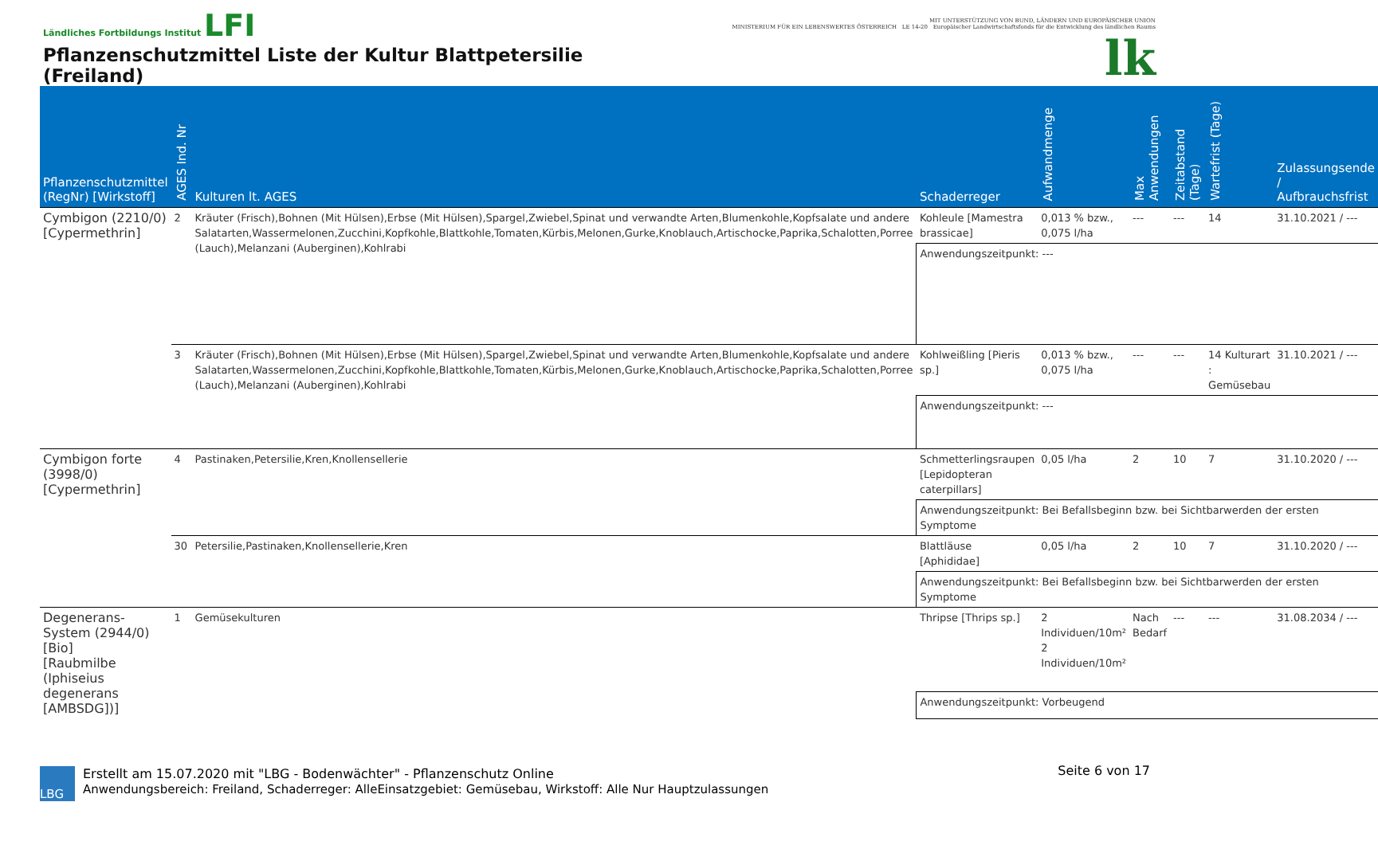Ländliches Fortbildungs Institut LFI
Pflanzenschutzmittel Liste der Kultur Blattpetersilie (Freiland)
MIT UNTERSTÜTZUNG VON BUND, LÄNDERN UND EUROPÄISCHER UNION
MINISTERIUM FÜR EIN LEBENSWERTES ÖSTERREICH LE 14-20 Europäischer Landwirtschaftsfonds für die Entwicklung des ländlichen Raums lk
| Pflanzenschutzmittel (RegNr) [Wirkstoff] | AGES Ind. Nr | Kulturen lt. AGES | Schaderreger | Aufwandmenge | Max Anwendungen | Zeitabstand (Tage) | Wartefrist (Tage) | Zulassungsende / Aufbrauchsfrist |
| --- | --- | --- | --- | --- | --- | --- | --- | --- |
| Cymbigon (2210/0) [Cypermethrin] | 2 | Kräuter (Frisch),Bohnen (Mit Hülsen),Erbse (Mit Hülsen),Spargel,Zwiebel,Spinat und verwandte Arten,Blumenkohle,Kopfsalate und andere Salatarten,Wassermelonen,Zucchini,Kopfkohle,Blattkohle,Tomaten,Kürbis,Melonen,Gurke,Knoblauch,Artischocke,Paprika,Schalotten,Porree (Lauch),Melanzani (Auberginen),Kohlrabi | Kohleule [Mamestra brassicae] | 0,013 % bzw., 0,075 l/ha | --- | --- | 14 | 31.10.2021 / --- |
| | | | Anwendungszeitpunkt: --- | | | | | |
| | 3 | Kräuter (Frisch),Bohnen (Mit Hülsen),Erbse (Mit Hülsen),Spargel,Zwiebel,Spinat und verwandte Arten,Blumenkohle,Kopfsalate und andere Salatarten,Wassermelonen,Zucchini,Kopfkohle,Blattkohle,Tomaten,Kürbis,Melonen,Gurke,Knoblauch,Artischocke,Paprika,Schalotten,Porree (Lauch),Melanzani (Auberginen),Kohlrabi | Kohlweißling [Pieris sp.] | 0,013 % bzw., 0,075 l/ha | --- | --- | 14 Kulturart : Gemüsebau | 31.10.2021 / --- |
| | | | Anwendungszeitpunkt: --- | | | | | |
| Cymbigon forte (3998/0) [Cypermethrin] | 4 | Pastinaken,Petersilie,Kren,Knollensellerie | Schmetterlingsraupen [Lepidopteran caterpillars] | 0,05 l/ha | 2 | 10 | 7 | 31.10.2020 / --- |
| | | | Anwendungszeitpunkt: Bei Befallsbeginn bzw. bei Sichtbarwerden der ersten Symptome | | | | | |
| | 30 | Petersilie,Pastinaken,Knollensellerie,Kren | Blattläuse [Aphididae] | 0,05 l/ha | 2 | 10 | 7 | 31.10.2020 / --- |
| | | | Anwendungszeitpunkt: Bei Befallsbeginn bzw. bei Sichtbarwerden der ersten Symptome | | | | | |
| Degenerans-System (2944/0) [Bio] [Raubmilbe (Iphiseius degenerans [AMBSDG])] | 1 | Gemüsekulturen | Thripse [Thrips sp.] | 2 Individuen/10m² 2 Individuen/10m² | Nach Bedarf | --- | --- | 31.08.2034 / --- |
| | | | Anwendungszeitpunkt: Vorbeugend | | | | | |
LBG
Erstellt am 15.07.2020 mit "LBG - Bodenwächter" - Pflanzenschutz Online
Anwendungsbereich: Freiland, Schaderreger: AlleEinsatzgebiet: Gemüsebau, Wirkstoff: Alle Nur Hauptzulassungen
Seite 6 von 17